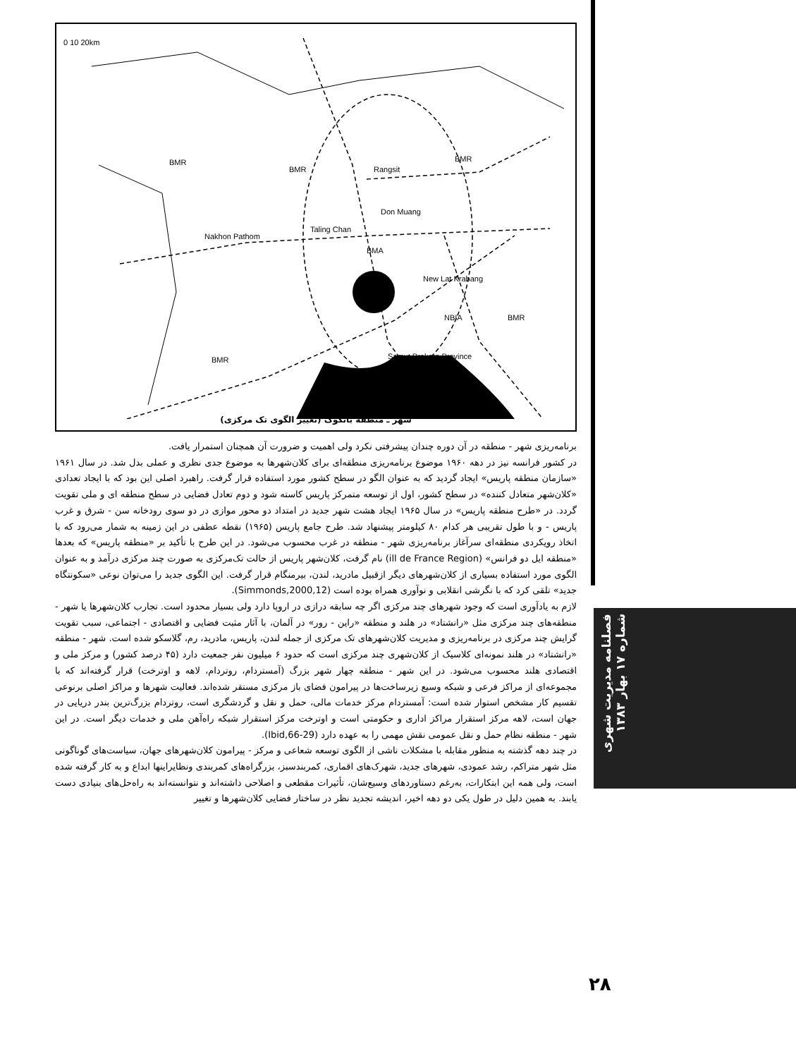0 10 20km
BMR
BMR
BMR
Rangsit
Don Muang
Nakhon Pathom
Taling Chan
BMA
New Lat Krabang
NBIA
BMR
BMR
Samut Prakarn Province
شهر ـ منطقه بانکوک (تغییر الگوی تک مرکزی)
برنامه‌ریزی شهر - منطقه در آن دوره چندان پیشرفتی نکرد ولی اهمیت و ضرورت آن همچنان استمرار یافت.
در کشور فرانسه نیز در دهه ۱۹۶۰ موضوع برنامه‌ریزی منطقه‌ای برای کلان‌شهرها به موضوع جدی نظری و عملی بدل شد. در سال ۱۹۶۱ «سازمان منطقه پاریس» ایجاد گردید که به عنوان الگو در سطح کشور مورد استفاده قرار گرفت. راهبرد اصلی این بود که با ایجاد تعدادی «کلان‌شهر متعادل کننده» در سطح کشور، اول از توسعه متمرکز پاریس کاسته شود و دوم تعادل فضایی در سطح منطقه ای و ملی تقویت گردد. در «طرح منطقه پاریس» در سال ۱۹۶۵ ایجاد هشت شهر جدید در امتداد دو محور موازی در دو سوی رودخانه سن - شرق و غرب پاریس - و با طول تقریبی هر کدام ۸۰ کیلومتر پیشنهاد شد. طرح جامع پاریس (۱۹۶۵) نقطه عطفی در این زمینه به شمار می‌رود که با اتخاذ رویکردی منطقه‌ای سرآغاز برنامه‌ریزی شهر - منطقه در غرب محسوب می‌شود. در این طرح با تأکید بر «منطقه پاریس» که بعدها «منطقه ایل دو فرانس» (ill de France Region) نام گرفت، کلان‌شهر پاریس از حالت تک‌مرکزی به صورت چند مرکزی درآمد و به عنوان الگوی مورد استفاده بسیاری از کلان‌شهرهای دیگر ازقبیل مادرید، لندن، بیرمنگام قرار گرفت. این الگوی جدید را می‌توان نوعی «سکونتگاه جدید» تلقی کرد که با نگرشی انقلابی و نوآوری همراه بوده است (Simmonds,2000,12).
لازم به یادآوری است که وجود شهرهای چند مرکزی اگر چه سابقه درازی در اروپا دارد ولی بسیار محدود است. تجارب کلان‌شهرها یا شهر - منطقه‌های چند مرکزی مثل «رانشتاد» در هلند و منطقه «راین - رور» در آلمان، با آثار مثبت فضایی و اقتصادی - اجتماعی، سبب تقویت گرایش چند مرکزی در برنامه‌ریزی و مدیریت کلان‌شهرهای تک مرکزی از جمله لندن، پاریس، مادرید، رم، گلاسکو شده است. شهر - منطقه «رانشتاد» در هلند نمونه‌ای کلاسیک از کلان‌شهری چند مرکزی است که حدود ۶ میلیون نفر جمعیت دارد (۴۵ درصد کشور) و مرکز ملی و اقتصادی هلند محسوب می‌شود. در این شهر - منطقه چهار شهر بزرگ (آمستردام، روتردام، لاهه و اوترخت) قرار گرفته‌اند که با مجموعه‌ای از مراکز فرعی و شبکه وسیع زیرساخت‌ها در پیرامون فضای باز مرکزی مستقر شده‌اند. فعالیت شهرها و مراکز اصلی برنوعی تقسیم کار مشخص استوار شده است: آمستردام مرکز خدمات مالی، حمل و نقل و گردشگری است، روتردام بزرگ‌ترین بندر دریایی در جهان است، لاهه مرکز استقرار مراکز اداری و حکومتی است و اوترخت مرکز استقرار شبکه راه‌آهن ملی و خدمات دیگر است. در این شهر - منطقه نظام حمل و نقل عمومی نقش مهمی را به عهده دارد (Ibid,66-29).
در چند دهه گذشته به منظور مقابله با مشکلات ناشی از الگوی توسعه شعاعی و مرکز - پیرامون کلان‌شهرهای جهان، سیاست‌های گوناگونی مثل شهر متراکم، رشد عمودی، شهرهای جدید، شهرک‌های اقماری، کمربندسبز، بزرگراه‌های کمربندی ونظایراینها ابداع و به کار گرفته شده است، ولی همه این ابتکارات، به‌رغم دستاوردهای وسیع‌شان، تأثیرات مقطعی و اصلاحی داشته‌اند و نتوانسته‌اند به راه‌حل‌های بنیادی دست یابند. به همین دلیل در طول یکی دو دهه اخیر، اندیشه تجدید نظر در ساختار فضایی کلان‌شهرها و تغییر
فصلنامه مدیریت شهری شماره ۱۷ بهار ۱۳۸۳
۲۸